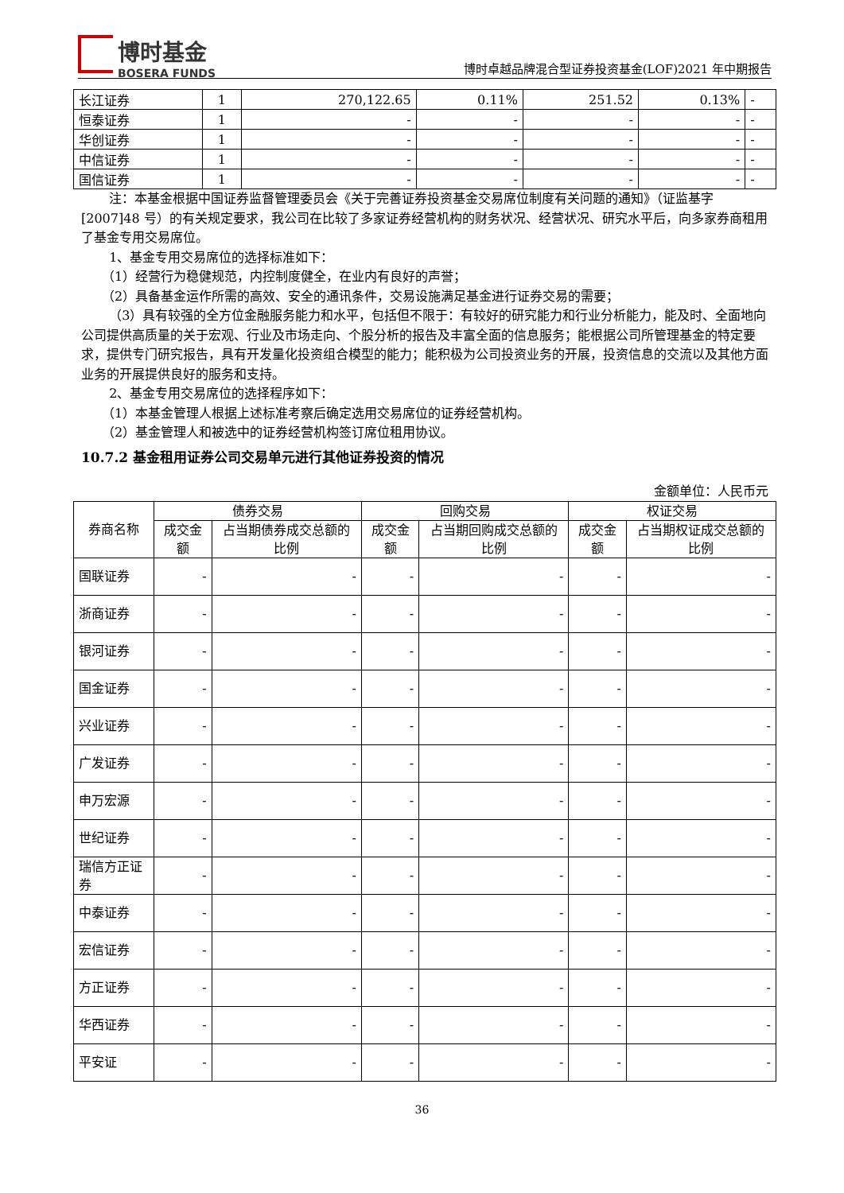博时基金
BOSERA FUNDS
博时卓越品牌混合型证券投资基金(LOF)2021 年中期报告
| 长江证券 | 1 | 270,122.65 | 0.11% | 251.52 | 0.13% | - |
| 恒泰证券 | 1 | - | - | - | - | - |
| 华创证券 | 1 | - | - | - | - | - |
| 中信证券 | 1 | - | - | - | - | - |
| 国信证券 | 1 | - | - | - | - | - |
注：本基金根据中国证券监督管理委员会《关于完善证券投资基金交易席位制度有关问题的通知》（证监基字[2007]48 号）的有关规定要求，我公司在比较了多家证券经营机构的财务状况、经营状况、研究水平后，向多家券商租用了基金专用交易席位。
1、基金专用交易席位的选择标准如下：
（1）经营行为稳健规范，内控制度健全，在业内有良好的声誉；
（2）具备基金运作所需的高效、安全的通讯条件，交易设施满足基金进行证券交易的需要；
（3）具有较强的全方位金融服务能力和水平，包括但不限于：有较好的研究能力和行业分析能力，能及时、全面地向公司提供高质量的关于宏观、行业及市场走向、个股分析的报告及丰富全面的信息服务；能根据公司所管理基金的特定要求，提供专门研究报告，具有开发量化投资组合模型的能力；能积极为公司投资业务的开展，投资信息的交流以及其他方面业务的开展提供良好的服务和支持。
2、基金专用交易席位的选择程序如下：
（1）本基金管理人根据上述标准考察后确定选用交易席位的证券经营机构。
（2）基金管理人和被选中的证券经营机构签订席位租用协议。
10.7.2 基金租用证券公司交易单元进行其他证券投资的情况
金额单位：人民币元
| 券商名称 | 债券交易 | | 回购交易 | | 权证交易 | |
| --- | --- | --- | --- | --- | --- | --- |
| | 成交金额 | 占当期债券成交总额的比例 | 成交金额 | 占当期回购成交总额的比例 | 成交金额 | 占当期权证成交总额的比例 |
| 国联证券 | - | - | - | - | - | - |
| 浙商证券 | - | - | - | - | - | - |
| 银河证券 | - | - | - | - | - | - |
| 国金证券 | - | - | - | - | - | - |
| 兴业证券 | - | - | - | - | - | - |
| 广发证券 | - | - | - | - | - | - |
| 申万宏源 | - | - | - | - | - | - |
| 世纪证券 | - | - | - | - | - | - |
| 瑞信方正证券 | - | - | - | - | - | - |
| 中泰证券 | - | - | - | - | - | - |
| 宏信证券 | - | - | - | - | - | - |
| 方正证券 | - | - | - | - | - | - |
| 华西证券 | - | - | - | - | - | - |
| 平安证 | - | - | - | - | - | - |
36